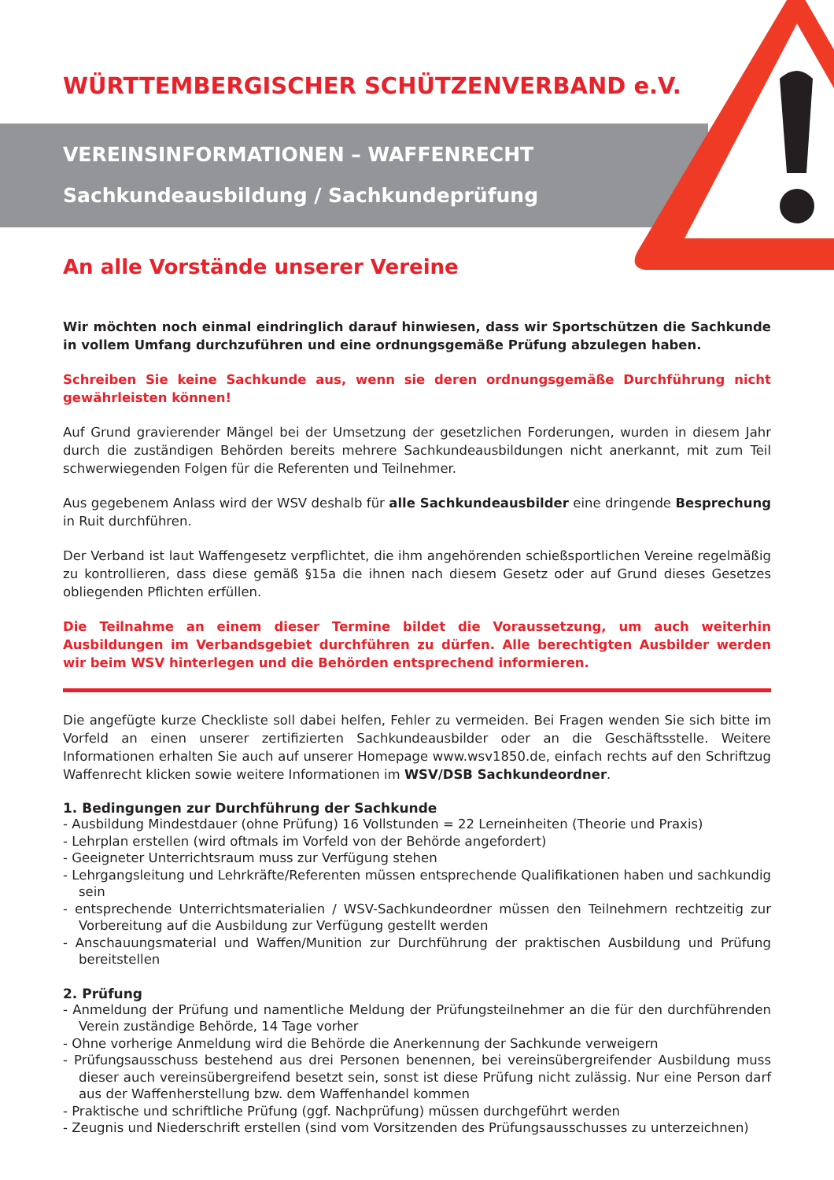WÜRTTEMBERGISCHER SCHÜTZENVERBAND e.V.
VEREINSINFORMATIONEN – WAFFENRECHT
Sachkundeausbildung / Sachkundeprüfung
An alle Vorstände unserer Vereine
Wir möchten noch einmal eindringlich darauf hinwiesen, dass wir Sportschützen die Sachkunde in vollem Umfang durchzuführen und eine ordnungsgemäße Prüfung abzulegen haben.
Schreiben Sie keine Sachkunde aus, wenn sie deren ordnungsgemäße Durchführung nicht gewährleisten können!
Auf Grund gravierender Mängel bei der Umsetzung der gesetzlichen Forderungen, wurden in diesem Jahr durch die zuständigen Behörden bereits mehrere Sachkundeausbildungen nicht anerkannt, mit zum Teil schwerwiegenden Folgen für die Referenten und Teilnehmer.
Aus gegebenem Anlass wird der WSV deshalb für alle Sachkundeausbilder eine dringende Besprechung in Ruit durchführen.
Der Verband ist laut Waffengesetz verpflichtet, die ihm angehörenden schießsportlichen Vereine regelmäßig zu kontrollieren, dass diese gemäß §15a die ihnen nach diesem Gesetz oder auf Grund dieses Gesetzes obliegenden Pflichten erfüllen.
Die Teilnahme an einem dieser Termine bildet die Voraussetzung, um auch weiterhin Ausbildungen im Verbandsgebiet durchführen zu dürfen. Alle berechtigten Ausbilder werden wir beim WSV hinterlegen und die Behörden entsprechend informieren.
Die angefügte kurze Checkliste soll dabei helfen, Fehler zu vermeiden. Bei Fragen wenden Sie sich bitte im Vorfeld an einen unserer zertifizierten Sachkundeausbilder oder an die Geschäftsstelle. Weitere Informationen erhalten Sie auch auf unserer Homepage www.wsv1850.de, einfach rechts auf den Schriftzug Waffenrecht klicken sowie weitere Informationen im WSV/DSB Sachkundeordner.
1. Bedingungen zur Durchführung der Sachkunde
- Ausbildung Mindestdauer (ohne Prüfung) 16 Vollstunden = 22 Lerneinheiten (Theorie und Praxis)
- Lehrplan erstellen (wird oftmals im Vorfeld von der Behörde angefordert)
- Geeigneter Unterrichtsraum muss zur Verfügung stehen
- Lehrgangsleitung und Lehrkräfte/Referenten müssen entsprechende Qualifikationen haben und sachkundig sein
- entsprechende Unterrichtsmaterialien / WSV-Sachkundeordner müssen den Teilnehmern rechtzeitig zur Vorbereitung auf die Ausbildung zur Verfügung gestellt werden
- Anschauungsmaterial und Waffen/Munition zur Durchführung der praktischen Ausbildung und Prüfung bereitstellen
2. Prüfung
- Anmeldung der Prüfung und namentliche Meldung der Prüfungsteilnehmer an die für den durchführenden Verein zuständige Behörde, 14 Tage vorher
- Ohne vorherige Anmeldung wird die Behörde die Anerkennung der Sachkunde verweigern
- Prüfungsausschuss bestehend aus drei Personen benennen, bei vereinsübergreifender Ausbildung muss dieser auch vereinsübergreifend besetzt sein, sonst ist diese Prüfung nicht zulässig. Nur eine Person darf aus der Waffenherstellung bzw. dem Waffenhandel kommen
- Praktische und schriftliche Prüfung (ggf. Nachprüfung) müssen durchgeführt werden
- Zeugnis und Niederschrift erstellen (sind vom Vorsitzenden des Prüfungsausschusses zu unterzeichnen)